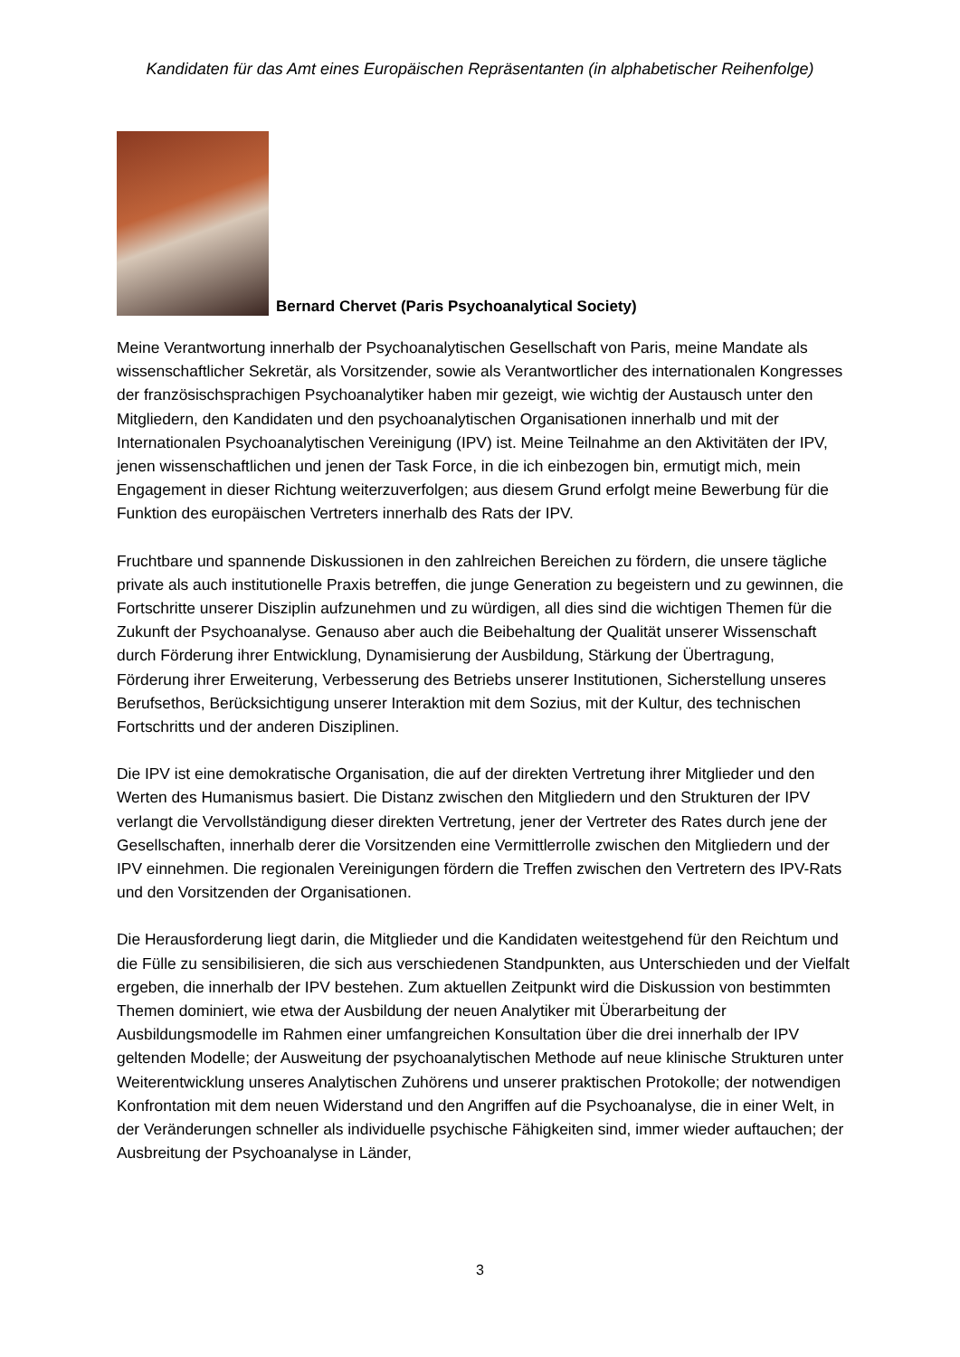Kandidaten für das Amt eines Europäischen Repräsentanten (in alphabetischer Reihenfolge)
Bernard Chervet (Paris Psychoanalytical Society)
Meine Verantwortung innerhalb der Psychoanalytischen Gesellschaft von Paris, meine Mandate als wissenschaftlicher Sekretär, als Vorsitzender, sowie als Verantwortlicher des internationalen Kongresses der französischsprachigen Psychoanalytiker haben mir gezeigt, wie wichtig der Austausch unter den Mitgliedern, den Kandidaten und den psychoanalytischen Organisationen innerhalb und mit der Internationalen Psychoanalytischen Vereinigung (IPV) ist. Meine Teilnahme an den Aktivitäten der IPV, jenen wissenschaftlichen und jenen der Task Force, in die ich einbezogen bin, ermutigt mich, mein Engagement in dieser Richtung weiterzuverfolgen; aus diesem Grund erfolgt meine Bewerbung für die Funktion des europäischen Vertreters innerhalb des Rats der IPV.
Fruchtbare und spannende Diskussionen in den zahlreichen Bereichen zu fördern, die unsere tägliche private als auch institutionelle Praxis betreffen, die junge Generation zu begeistern und zu gewinnen, die Fortschritte unserer Disziplin aufzunehmen und zu würdigen, all dies sind die wichtigen Themen für die Zukunft der Psychoanalyse. Genauso aber auch die Beibehaltung der Qualität unserer Wissenschaft durch Förderung ihrer Entwicklung, Dynamisierung der Ausbildung, Stärkung der Übertragung, Förderung ihrer Erweiterung, Verbesserung des Betriebs unserer Institutionen, Sicherstellung unseres Berufsethos, Berücksichtigung unserer Interaktion mit dem Sozius, mit der Kultur, des technischen Fortschritts und der anderen Disziplinen.
Die IPV ist eine demokratische Organisation, die auf der direkten Vertretung ihrer Mitglieder und den Werten des Humanismus basiert. Die Distanz zwischen den Mitgliedern und den Strukturen der IPV verlangt die Vervollständigung dieser direkten Vertretung, jener der Vertreter des Rates durch jene der Gesellschaften, innerhalb derer die Vorsitzenden eine Vermittlerrolle zwischen den Mitgliedern und der IPV einnehmen. Die regionalen Vereinigungen fördern die Treffen zwischen den Vertretern des IPV-Rats und den Vorsitzenden der Organisationen.
Die Herausforderung liegt darin, die Mitglieder und die Kandidaten weitestgehend für den Reichtum und die Fülle zu sensibilisieren, die sich aus verschiedenen Standpunkten, aus Unterschieden und der Vielfalt ergeben, die innerhalb der IPV bestehen. Zum aktuellen Zeitpunkt wird die Diskussion von bestimmten Themen dominiert, wie etwa der Ausbildung der neuen Analytiker mit Überarbeitung der Ausbildungsmodelle im Rahmen einer umfangreichen Konsultation über die drei innerhalb der IPV geltenden Modelle; der Ausweitung der psychoanalytischen Methode auf neue klinische Strukturen unter Weiterentwicklung unseres Analytischen Zuhörens und unserer praktischen Protokolle; der notwendigen Konfrontation mit dem neuen Widerstand und den Angriffen auf die Psychoanalyse, die in einer Welt, in der Veränderungen schneller als individuelle psychische Fähigkeiten sind, immer wieder auftauchen; der Ausbreitung der Psychoanalyse in Länder,
3